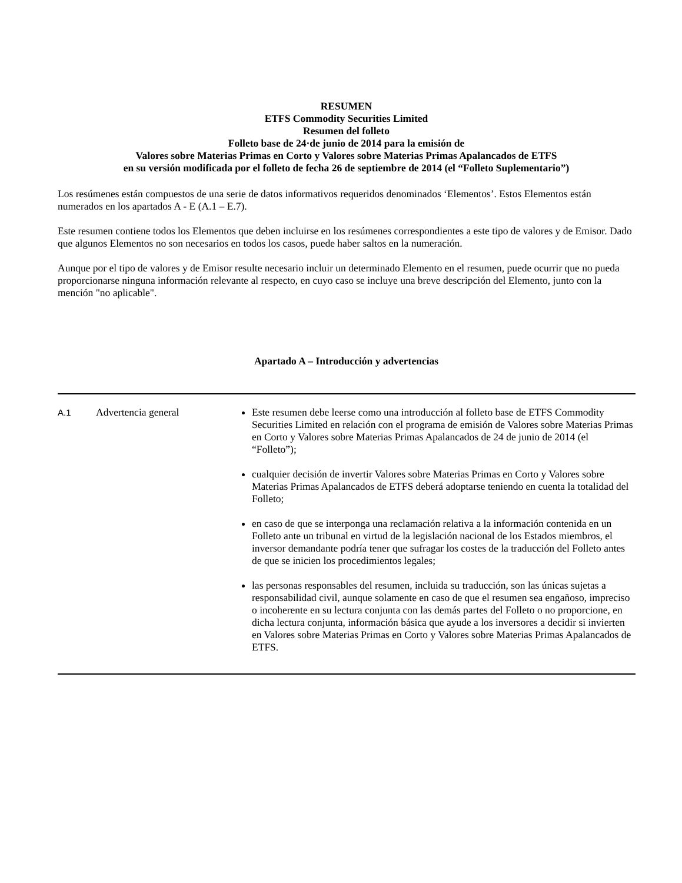RESUMEN
ETFS Commodity Securities Limited
Resumen del folleto
Folleto base de 24·de junio de 2014 para la emisión de
Valores sobre Materias Primas en Corto y Valores sobre Materias Primas Apalancados de ETFS
en su versión modificada por el folleto de fecha 26 de septiembre de 2014 (el “Folleto Suplementario”)
Los resúmenes están compuestos de una serie de datos informativos requeridos denominados ‘Elementos’. Estos Elementos están numerados en los apartados A - E (A.1 – E.7).
Este resumen contiene todos los Elementos que deben incluirse en los resúmenes correspondientes a este tipo de valores y de Emisor. Dado que algunos Elementos no son necesarios en todos los casos, puede haber saltos en la numeración.
Aunque por el tipo de valores y de Emisor resulte necesario incluir un determinado Elemento en el resumen, puede ocurrir que no pueda proporcionarse ninguna información relevante al respecto, en cuyo caso se incluye una breve descripción del Elemento, junto con la mención "no aplicable".
Apartado A – Introducción y advertencias
| A.1 | Advertencia general | Este resumen debe leerse como una introducción al folleto base de ETFS Commodity Securities Limited en relación con el programa de emisión de Valores sobre Materias Primas en Corto y Valores sobre Materias Primas Apalancados de 24 de junio de 2014 (el “Folleto”); cualquier decisión de invertir Valores sobre Materias Primas en Corto y Valores sobre Materias Primas Apalancados de ETFS deberá adoptarse teniendo en cuenta la totalidad del Folleto; en caso de que se interponga una reclamación relativa a la información contenida en un Folleto ante un tribunal en virtud de la legislación nacional de los Estados miembros, el inversor demandante podría tener que sufragar los costes de la traducción del Folleto antes de que se inicien los procedimientos legales; las personas responsables del resumen, incluida su traducción, son las únicas sujetas a responsabilidad civil, aunque solamente en caso de que el resumen sea engañoso, impreciso o incoherente en su lectura conjunta con las demás partes del Folleto o no proporcione, en dicha lectura conjunta, información básica que ayude a los inversores a decidir si invierten en Valores sobre Materias Primas en Corto y Valores sobre Materias Primas Apalancados de ETFS. |